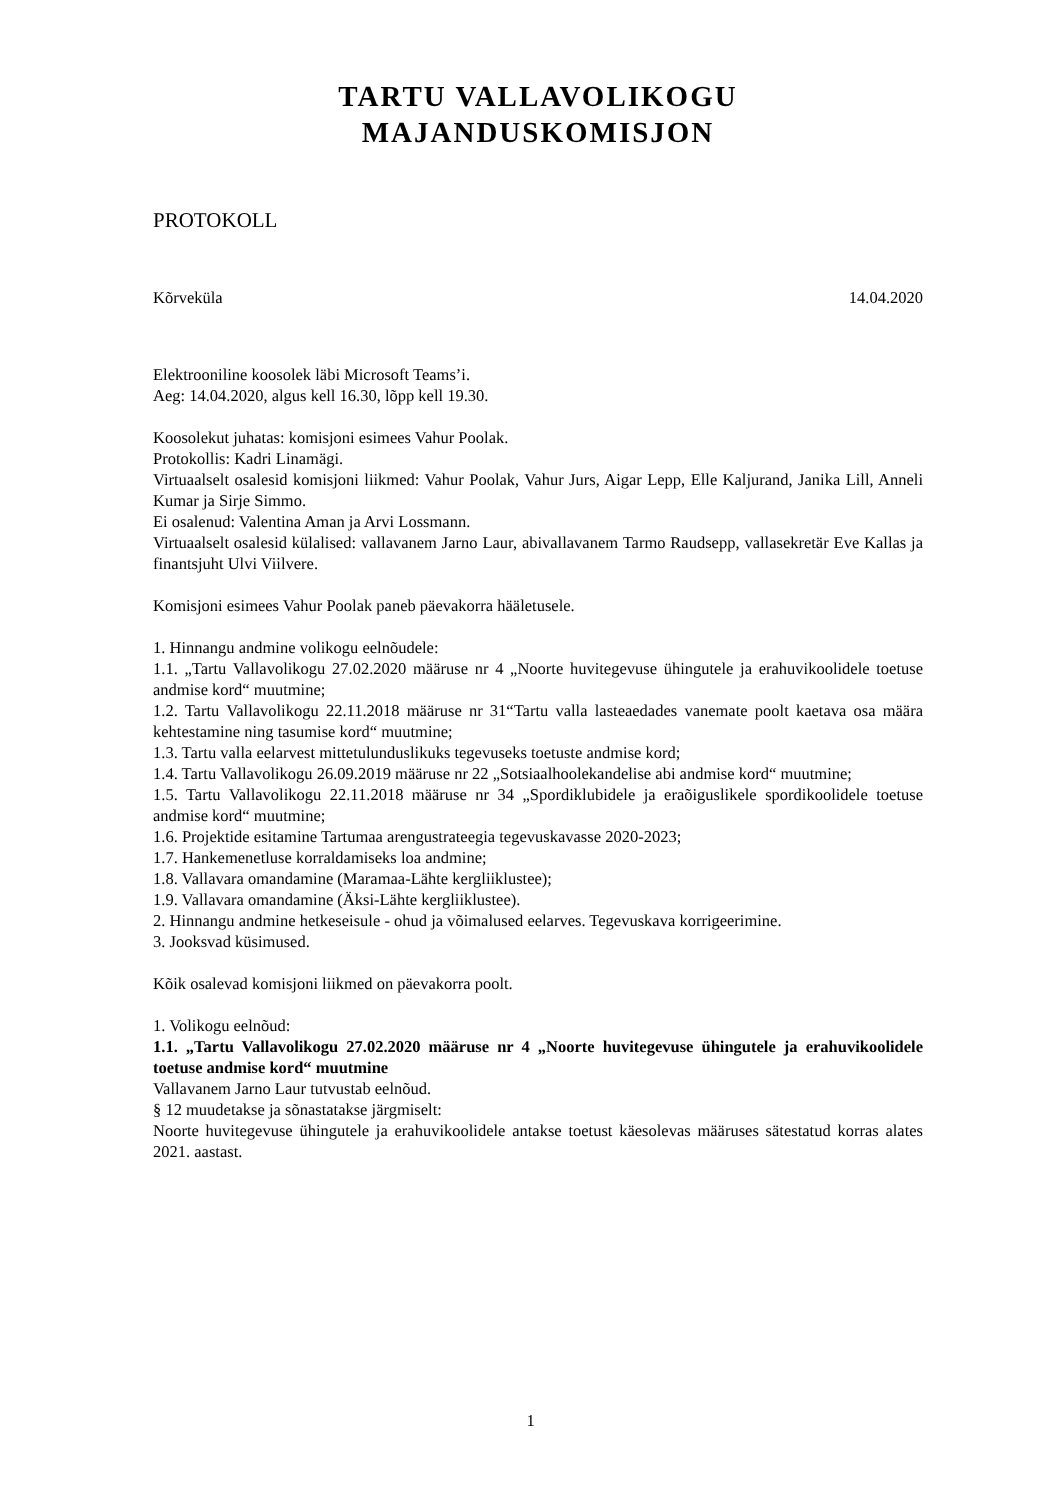TARTU VALLAVOLIKOGU
MAJANDUSKOMISJON
PROTOKOLL
Kõrveküla 14.04.2020
Elektrooniline koosolek läbi Microsoft Teams’i.
Aeg: 14.04.2020, algus kell 16.30, lõpp kell 19.30.
Koosolekut juhatas: komisjoni esimees Vahur Poolak.
Protokollis: Kadri Linamägi.
Virtuaalselt osalesid komisjoni liikmed: Vahur Poolak, Vahur Jurs, Aigar Lepp, Elle Kaljurand, Janika Lill, Anneli Kumar ja Sirje Simmo.
Ei osalenud: Valentina Aman ja Arvi Lossmann.
Virtuaalselt osalesid külalised: vallavanem Jarno Laur, abivallavanem Tarmo Raudsepp, vallasekretär Eve Kallas ja finantsjuht Ulvi Viilvere.
Komisjoni esimees Vahur Poolak paneb päevakorra hääletusele.
1. Hinnangu andmine volikogu eelnõudele:
1.1. „Tartu Vallavolikogu 27.02.2020 määruse nr 4 „Noorte huvitegevuse ühingutele ja erahuvikoolidele toetuse andmise kord“ muutmine;
1.2. Tartu Vallavolikogu 22.11.2018 määruse nr 31“Tartu valla lasteaedades vanemate poolt kaetava osa määra kehtestamine ning tasumise kord“ muutmine;
1.3. Tartu valla eelarvest mittetulunduslikuks tegevuseks toetuste andmise kord;
1.4. Tartu Vallavolikogu 26.09.2019 määruse nr 22 „Sotsiaalhoolekandelise abi andmise kord“ muutmine;
1.5. Tartu Vallavolikogu 22.11.2018 määruse nr 34 „Spordiklubidele ja eraõiguslikele spordikoolidele toetuse andmise kord“ muutmine;
1.6. Projektide esitamine Tartumaa arengustrateegia tegevuskavasse 2020-2023;
1.7. Hankemenetluse korraldamiseks loa andmine;
1.8. Vallavara omandamine (Maramaa-Lähte kergliiklustee);
1.9. Vallavara omandamine (Äksi-Lähte kergliiklustee).
2. Hinnangu andmine hetkeseisule - ohud ja võimalused eelarves. Tegevuskava korrigeerimine.
3. Jooksvad küsimused.
Kõik osalevad komisjoni liikmed on päevakorra poolt.
1. Volikogu eelnõud:
1.1. „Tartu Vallavolikogu 27.02.2020 määruse nr 4 „Noorte huvitegevuse ühingutele ja erahuvikoolidele toetuse andmise kord“ muutmine
Vallavanem Jarno Laur tutvustab eelnõud.
§ 12 muudetakse ja sõnastatakse järgmiselt:
Noorte huvitegevuse ühingutele ja erahuvikoolidele antakse toetust käesolevas määruses sätestatud korras alates 2021. aastast.
1